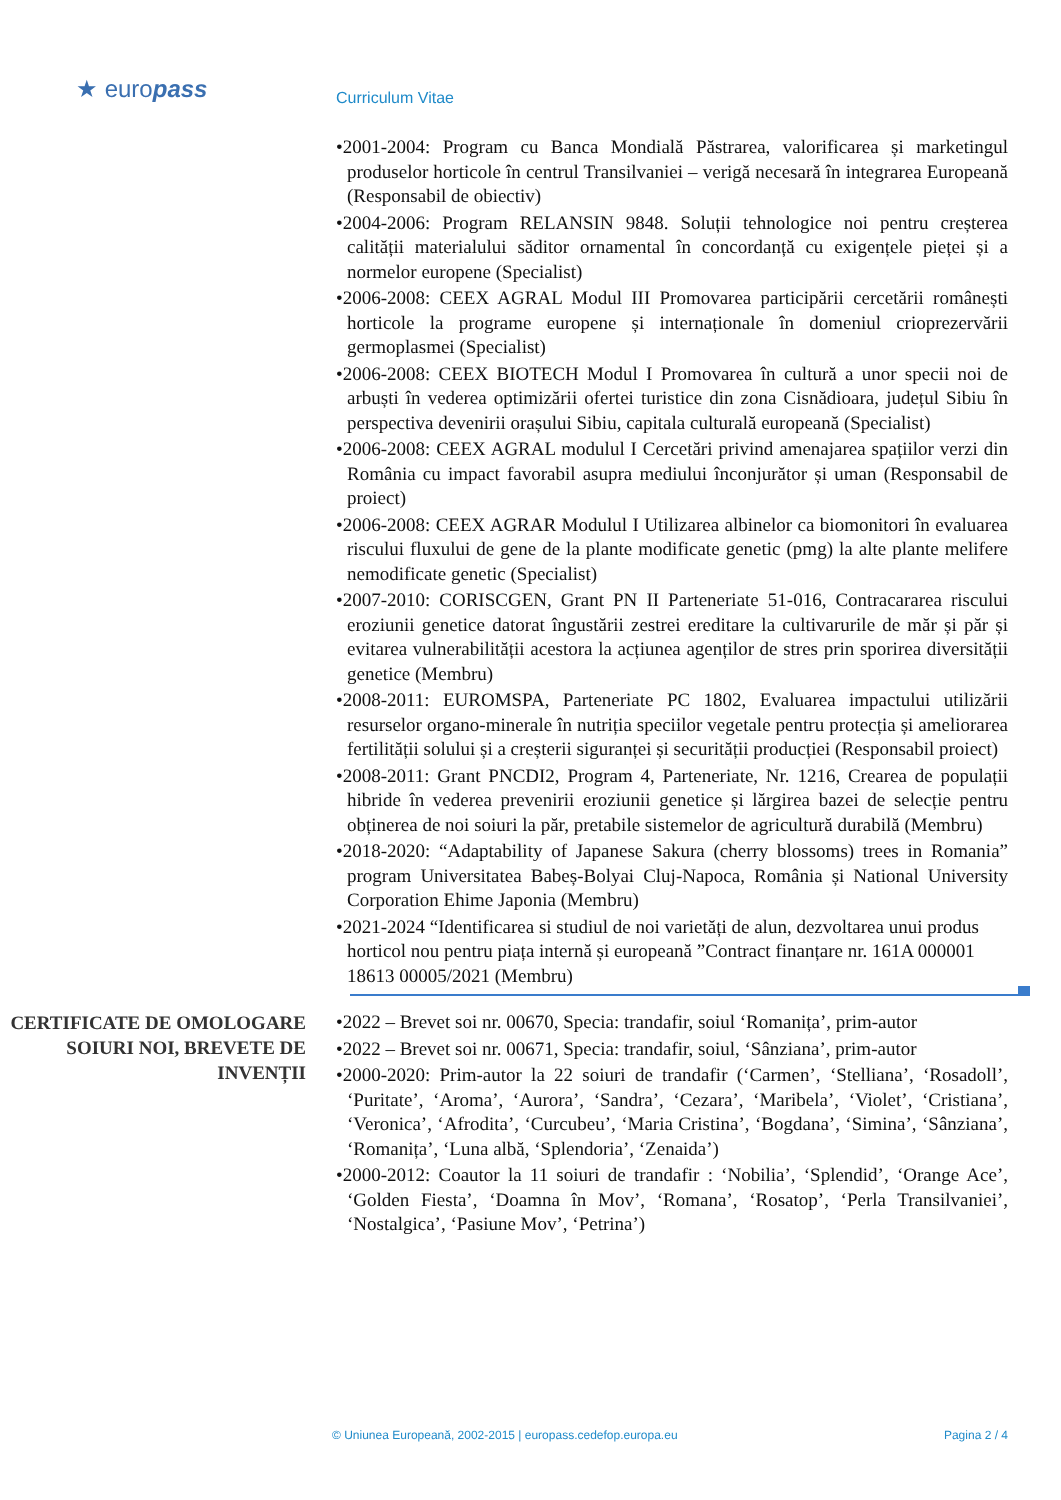★ euro pass
Curriculum Vitae
•2001-2004: Program cu Banca Mondială Păstrarea, valorificarea și marketingul produselor horticole în centrul Transilvaniei – verigă necesară în integrarea Europeană (Responsabil de obiectiv)
•2004-2006: Program RELANSIN 9848. Soluții tehnologice noi pentru creșterea calității materialului săditor ornamental în concordanță cu exigențele pieței și a normelor europene (Specialist)
•2006-2008: CEEX AGRAL Modul III Promovarea participării cercetării românești horticole la programe europene și internaționale în domeniul crioprezervării germoplasmei (Specialist)
•2006-2008: CEEX BIOTECH Modul I Promovarea în cultură a unor specii noi de arbuști în vederea optimizării ofertei turistice din zona Cisnădioara, județul Sibiu în perspectiva devenirii orașului Sibiu, capitala culturală europeană (Specialist)
•2006-2008: CEEX AGRAL modulul I Cercetări privind amenajarea spațiilor verzi din România cu impact favorabil asupra mediului înconjurător și uman (Responsabil de proiect)
•2006-2008: CEEX AGRAR Modulul I Utilizarea albinelor ca biomonitori în evaluarea riscului fluxului de gene de la plante modificate genetic (pmg) la alte plante melifere nemodificate genetic (Specialist)
•2007-2010: CORISCGEN, Grant PN II Parteneriate 51-016, Contracararea riscului eroziunii genetice datorat îngustării zestrei ereditare la cultivarurile de măr și păr și evitarea vulnerabilității acestora la acțiunea agenților de stres prin sporirea diversității genetice (Membru)
•2008-2011: EUROMSPA, Parteneriate PC 1802, Evaluarea impactului utilizării resurselor organo-minerale în nutriția speciilor vegetale pentru protecția și ameliorarea fertilității solului și a creșterii siguranței și securității producției (Responsabil proiect)
•2008-2011: Grant PNCDI2, Program 4, Parteneriate, Nr. 1216, Crearea de populații hibride în vederea prevenirii eroziunii genetice și lărgirea bazei de selecție pentru obținerea de noi soiuri la păr, pretabile sistemelor de agricultură durabilă (Membru)
•2018-2020: “Adaptability of Japanese Sakura (cherry blossoms) trees in Romania” program Universitatea Babeș-Bolyai Cluj-Napoca, România și National University Corporation Ehime Japonia (Membru)
•2021-2024 “Identificarea si studiul de noi varietăți de alun, dezvoltarea unui produs horticol nou pentru piața internă și europeană ”Contract finanțare nr. 161A 000001 18613 00005/2021 (Membru)
CERTIFICATE DE OMOLOGARE SOIURI NOI, BREVETE DE INVENȚII
•2022 – Brevet soi nr. 00670, Specia: trandafir, soiul ‘Romanița’, prim-autor
•2022 – Brevet soi nr. 00671, Specia: trandafir, soiul, ‘Sânziana’, prim-autor
•2000-2020: Prim-autor la 22 soiuri de trandafir (‘Carmen’, ‘Stelliana’, ‘Rosadoll’, ‘Puritate’, ‘Aroma’, ‘Aurora’, ‘Sandra’, ‘Cezara’, ‘Maribela’, ‘Violet’, ‘Cristiana’, ‘Veronica’, ‘Afrodita’, ‘Curcubeu’, ‘Maria Cristina’, ‘Bogdana’, ‘Simina’, ‘Sânziana’, ‘Romanița’, ‘Luna albă, ‘Splendoria’, ‘Zenaida’)
•2000-2012: Coautor la 11 soiuri de trandafir : ‘Nobilia’, ‘Splendid’, ‘Orange Ace’, ‘Golden Fiesta’, ‘Doamna în Mov’, ‘Romana’, ‘Rosatop’, ‘Perla Transilvaniei’, ‘Nostalgica’, ‘Pasiune Mov’, ‘Petrina’)
© Uniunea Europeană, 2002-2015 | europass.cedefop.europa.eu Pagina 2 / 4